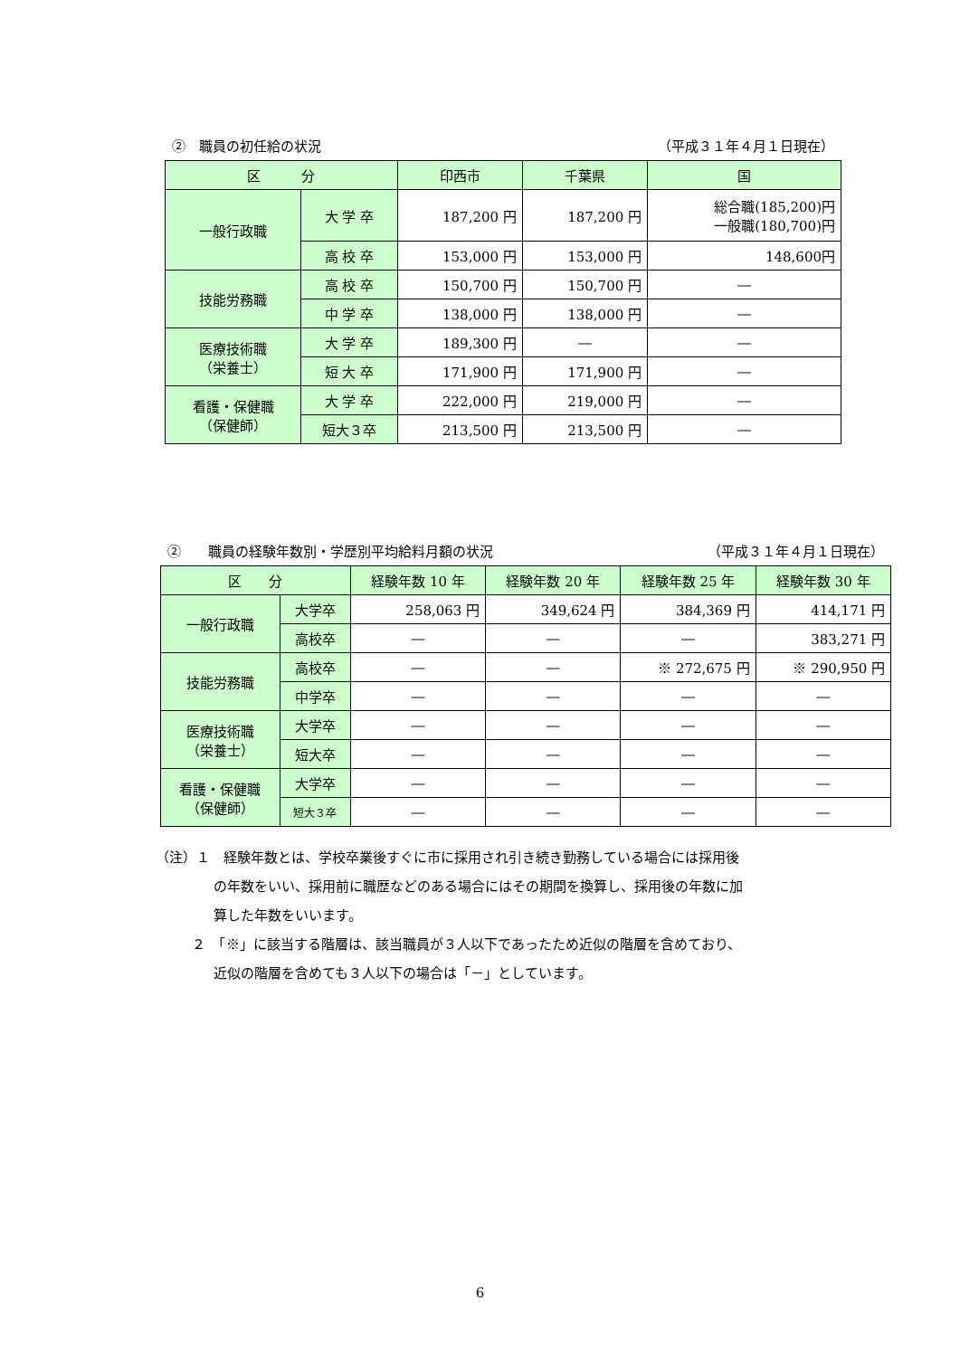②　職員の初任給の状況 （平成３１年４月１日現在）
| 区 分 | | 印西市 | 千葉県 | 国 |
| --- | --- | --- | --- | --- |
| 一般行政職 | 大 学 卒 | 187,200 円 | 187,200 円 | 総合職(185,200)円 一般職(180,700)円 |
| | 高 校 卒 | 153,000 円 | 153,000 円 | 148,600円 |
| 技能労務職 | 高 校 卒 | 150,700 円 | 150,700 円 | ― |
| | 中 学 卒 | 138,000 円 | 138,000 円 | ― |
| 医療技術職 （栄養士） | 大 学 卒 | 189,300 円 | ― | ― |
| | 短 大 卒 | 171,900 円 | 171,900 円 | ― |
| 看護・保健職 （保健師） | 大 学 卒 | 222,000 円 | 219,000 円 | ― |
| | 短大３卒 | 213,500 円 | 213,500 円 | ― |
②　　職員の経験年数別・学歴別平均給料月額の状況 （平成３１年４月１日現在）
| 区 分 | | 経験年数 10 年 | 経験年数 20 年 | 経験年数 25 年 | 経験年数 30 年 |
| --- | --- | --- | --- | --- | --- |
| 一般行政職 | 大学卒 | 258,063 円 | 349,624 円 | 384,369 円 | 414,171 円 |
| | 高校卒 | ― | ― | ― | 383,271 円 |
| 技能労務職 | 高校卒 | ― | ― | ※ 272,675 円 | ※ 290,950 円 |
| | 中学卒 | ― | ― | ― | ― |
| 医療技術職 （栄養士） | 大学卒 | ― | ― | ― | ― |
| | 短大卒 | ― | ― | ― | ― |
| 看護・保健職 （保健師） | 大学卒 | ― | ― | ― | ― |
| | 短大３卒 | ― | ― | ― | ― |
（注）１　経験年数とは、学校卒業後すぐに市に採用され引き続き勤務している場合には採用後
の年数をいい、採用前に職歴などのある場合にはその期間を換算し、採用後の年数に加
算した年数をいいます。
２　「※」に該当する階層は、該当職員が３人以下であったため近似の階層を含めており、
近似の階層を含めても３人以下の場合は「－」としています。
6